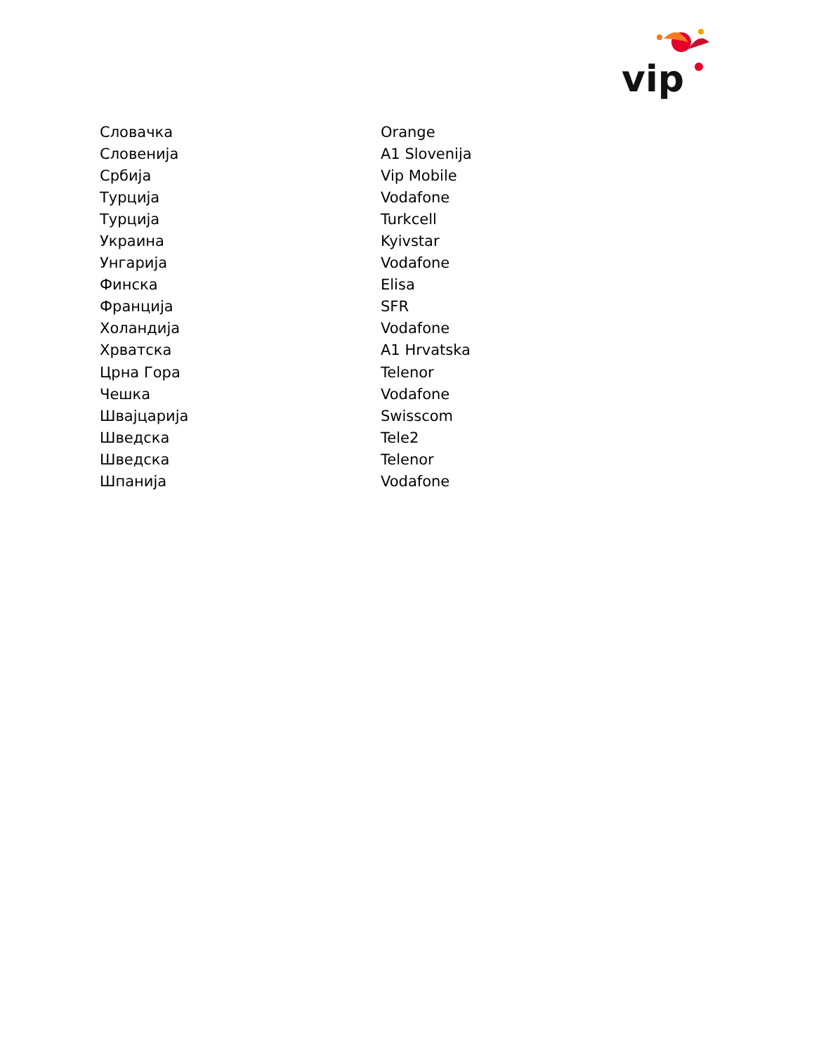vip
| Словачка | Orange |
| Словенија | A1 Slovenija |
| Србија | Vip Mobile |
| Турција | Vodafone |
| Турција | Turkcell |
| Украина | Kyivstar |
| Унгарија | Vodafone |
| Финска | Elisa |
| Франција | SFR |
| Холандија | Vodafone |
| Хрватска | A1 Hrvatska |
| Црна Гора | Telenor |
| Чешка | Vodafone |
| Швајцарија | Swisscom |
| Шведска | Tele2 |
| Шведска | Telenor |
| Шпанија | Vodafone |